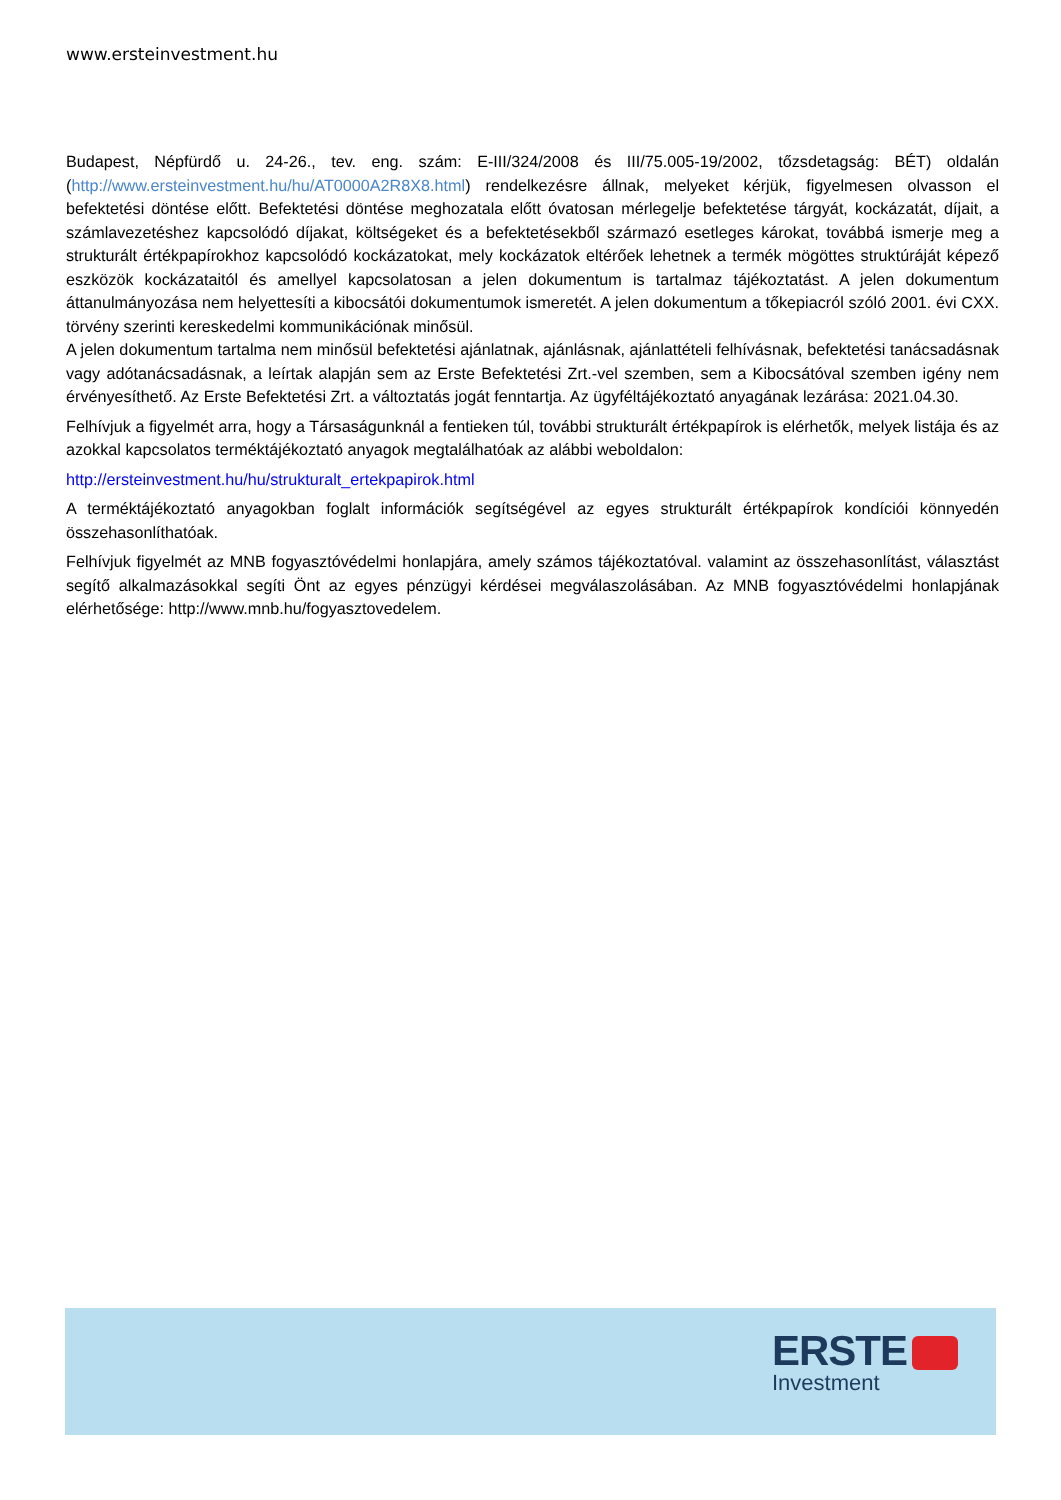www.ersteinvestment.hu
Budapest, Népfürdő u. 24-26., tev. eng. szám: E-III/324/2008 és III/75.005-19/2002, tőzsdetagság: BÉT) oldalán (http://www.ersteinvestment.hu/hu/AT0000A2R8X8.html) rendelkezésre állnak, melyeket kérjük, figyelmesen olvasson el befektetési döntése előtt. Befektetési döntése meghozatala előtt óvatosan mérlegelje befektetése tárgyát, kockázatát, díjait, a számlavezetéshez kapcsolódó díjakat, költségeket és a befektetésekből származó esetleges károkat, továbbá ismerje meg a strukturált értékpapírokhoz kapcsolódó kockázatokat, mely kockázatok eltérőek lehetnek a termék mögöttes struktúráját képező eszközök kockázataitól és amellyel kapcsolatosan a jelen dokumentum is tartalmaz tájékoztatást. A jelen dokumentum áttanulmányozása nem helyettesíti a kibocsátói dokumentumok ismeretét. A jelen dokumentum a tőkepiacról szóló 2001. évi CXX. törvény szerinti kereskedelmi kommunikációnak minősül.
A jelen dokumentum tartalma nem minősül befektetési ajánlatnak, ajánlásnak, ajánlattételi felhívásnak, befektetési tanácsadásnak vagy adótanácsadásnak, a leírtak alapján sem az Erste Befektetési Zrt.-vel szemben, sem a Kibocsátóval szemben igény nem érvényesíthető. Az Erste Befektetési Zrt. a változtatás jogát fenntartja. Az ügyféltájékoztató anyagának lezárása: 2021.04.30.
Felhívjuk a figyelmét arra, hogy a Társaságunknál a fentieken túl, további strukturált értékpapírok is elérhetők, melyek listája és az azokkal kapcsolatos terméktájékoztató anyagok megtalálhatóak az alábbi weboldalon:
http://ersteinvestment.hu/hu/strukturalt_ertekpapirok.html
A terméktájékoztató anyagokban foglalt információk segítségével az egyes strukturált értékpapírok kondíciói könnyedén összehasonlíthatóak.
Felhívjuk figyelmét az MNB fogyasztóvédelmi honlapjára, amely számos tájékoztatóval. valamint az összehasonlítást, választást segítő alkalmazásokkal segíti Önt az egyes pénzügyi kérdései megválaszolásában. Az MNB fogyasztóvédelmi honlapjának elérhetősége: http://www.mnb.hu/fogyasztovedelem.
ERSTE
Investment